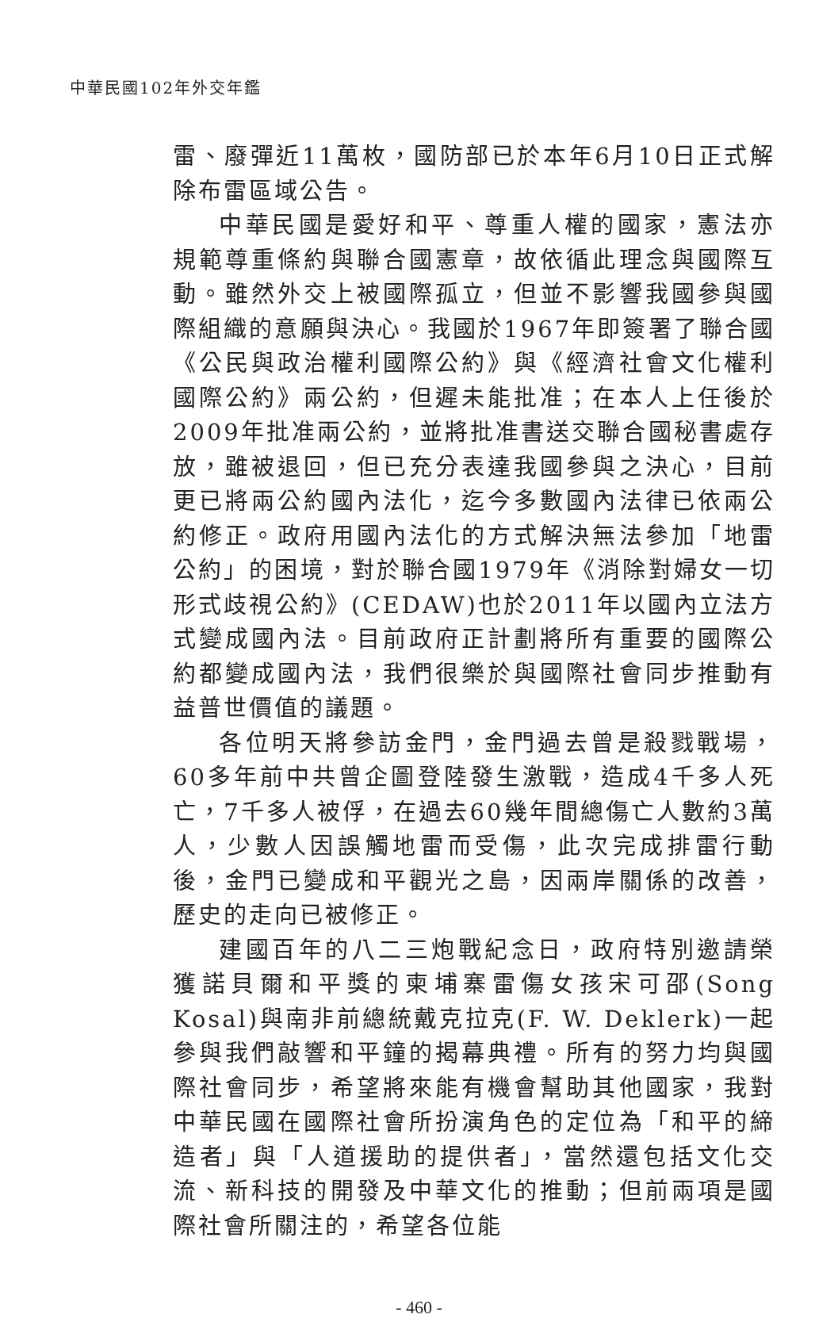中華民國102年外交年鑑
雷、廢彈近11萬枚，國防部已於本年6月10日正式解除布雷區域公告。
中華民國是愛好和平、尊重人權的國家，憲法亦規範尊重條約與聯合國憲章，故依循此理念與國際互動。雖然外交上被國際孤立，但並不影響我國參與國際組織的意願與決心。我國於1967年即簽署了聯合國《公民與政治權利國際公約》與《經濟社會文化權利國際公約》兩公約，但遲未能批准；在本人上任後於2009年批准兩公約，並將批准書送交聯合國秘書處存放，雖被退回，但已充分表達我國參與之決心，目前更已將兩公約國內法化，迄今多數國內法律已依兩公約修正。政府用國內法化的方式解決無法參加「地雷公約」的困境，對於聯合國1979年《消除對婦女一切形式歧視公約》(CEDAW)也於2011年以國內立法方式變成國內法。目前政府正計劃將所有重要的國際公約都變成國內法，我們很樂於與國際社會同步推動有益普世價值的議題。
各位明天將參訪金門，金門過去曾是殺戮戰場，60多年前中共曾企圖登陸發生激戰，造成4千多人死亡，7千多人被俘，在過去60幾年間總傷亡人數約3萬人，少數人因誤觸地雷而受傷，此次完成排雷行動後，金門已變成和平觀光之島，因兩岸關係的改善，歷史的走向已被修正。
建國百年的八二三炮戰紀念日，政府特別邀請榮獲諾貝爾和平獎的柬埔寨雷傷女孩宋可邵(Song Kosal)與南非前總統戴克拉克(F. W. Deklerk)一起參與我們敲響和平鐘的揭幕典禮。所有的努力均與國際社會同步，希望將來能有機會幫助其他國家，我對中華民國在國際社會所扮演角色的定位為「和平的締造者」與「人道援助的提供者」，當然還包括文化交流、新科技的開發及中華文化的推動；但前兩項是國際社會所關注的，希望各位能
- 460 -